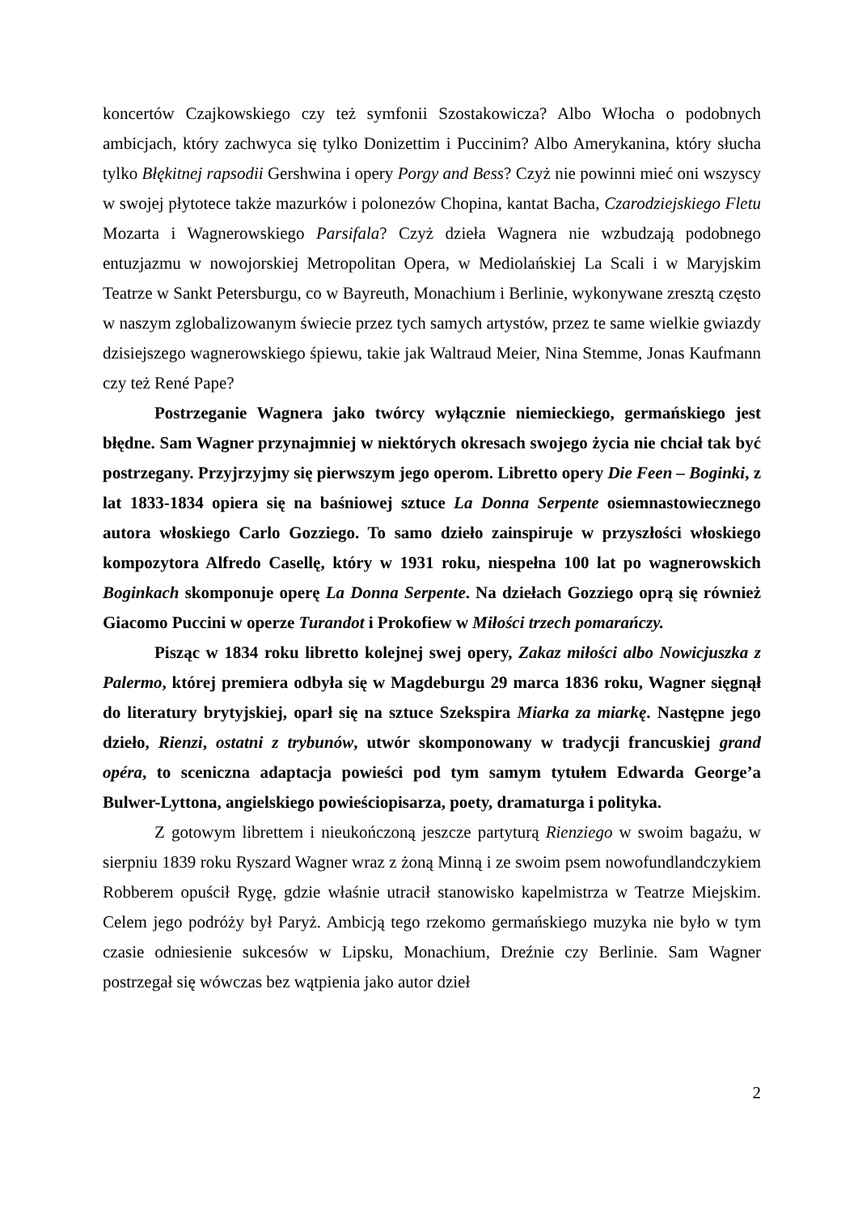koncertów Czajkowskiego czy też symfonii Szostakowicza? Albo Włocha o podobnych ambicjach, który zachwyca się tylko Donizettim i Puccinim? Albo Amerykanina, który słucha tylko Błękitnej rapsodii Gershwina i opery Porgy and Bess? Czyż nie powinni mieć oni wszyscy w swojej płytotece także mazurków i polonezów Chopina, kantat Bacha, Czarodziejskiego Fletu Mozarta i Wagnerowskiego Parsifala? Czyż dzieła Wagnera nie wzbudzają podobnego entuzjazmu w nowojorskiej Metropolitan Opera, w Mediolańskiej La Scali i w Maryjskim Teatrze w Sankt Petersburgu, co w Bayreuth, Monachium i Berlinie, wykonywane zresztą często w naszym zglobalizowanym świecie przez tych samych artystów, przez te same wielkie gwiazdy dzisiejszego wagnerowskiego śpiewu, takie jak Waltraud Meier, Nina Stemme, Jonas Kaufmann czy też René Pape?
Postrzeganie Wagnera jako twórcy wyłącznie niemieckiego, germańskiego jest błędne. Sam Wagner przynajmniej w niektórych okresach swojego życia nie chciał tak być postrzegany. Przyjrzyjmy się pierwszym jego operom. Libretto opery Die Feen – Boginki, z lat 1833-1834 opiera się na baśniowej sztuce La Donna Serpente osiemnastowiecznego autora włoskiego Carlo Gozziego. To samo dzieło zainspiruje w przyszłości włoskiego kompozytora Alfredo Casellę, który w 1931 roku, niespełna 100 lat po wagnerowskich Boginkach skomponuje operę La Donna Serpente. Na dziełach Gozziego oprą się również Giacomo Puccini w operze Turandot i Prokofiew w Miłości trzech pomarańczy.
Pisząc w 1834 roku libretto kolejnej swej opery, Zakaz miłości albo Nowicjuszka z Palermo, której premiera odbyła się w Magdeburgu 29 marca 1836 roku, Wagner sięgnął do literatury brytyjskiej, oparł się na sztuce Szekspira Miarka za miarkę. Następne jego dzieło, Rienzi, ostatni z trybunów, utwór skomponowany w tradycji francuskiej grand opéra, to sceniczna adaptacja powieści pod tym samym tytułem Edwarda George’a Bulwer-Lyttona, angielskiego powieściopisarza, poety, dramaturga i polityka.
Z gotowym librettem i nieukończoną jeszcze partyturą Rienziego w swoim bagażu, w sierpniu 1839 roku Ryszard Wagner wraz z żoną Minną i ze swoim psem nowofundlandczykiem Robberem opuścił Rygę, gdzie właśnie utracił stanowisko kapelmistrza w Teatrze Miejskim. Celem jego podróży był Paryż. Ambicją tego rzekomo germańskiego muzyka nie było w tym czasie odniesienie sukcesów w Lipsku, Monachium, Dreźnie czy Berlinie. Sam Wagner postrzegał się wówczas bez wątpienia jako autor dzieł
2